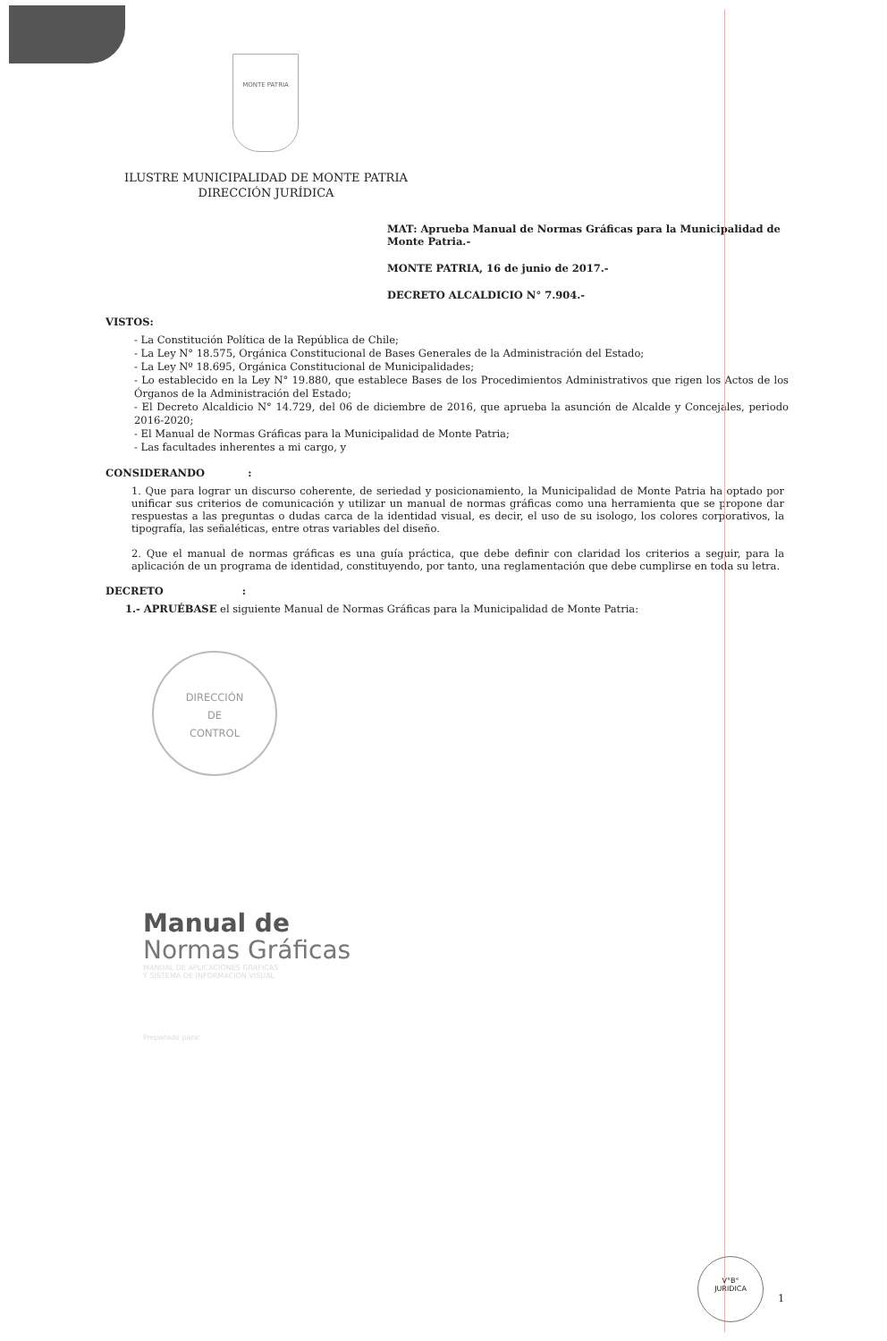MONTE PATRIA
ILUSTRE MUNICIPALIDAD DE MONTE PATRIA
DIRECCIÓN JURÍDICA
MAT: Aprueba Manual de Normas Gráficas para la Municipalidad de Monte Patria.-
MONTE PATRIA, 16 de junio de 2017.-
DECRETO ALCALDICIO N° 7.904.-
VISTOS:
- La Constitución Política de la República de Chile;
- La Ley N° 18.575, Orgánica Constitucional de Bases Generales de la Administración del Estado;
- La Ley Nº 18.695, Orgánica Constitucional de Municipalidades;
- Lo establecido en la Ley N° 19.880, que establece Bases de los Procedimientos Administrativos que rigen los Actos de los Órganos de la Administración del Estado;
- El Decreto Alcaldicio N° 14.729, del 06 de diciembre de 2016, que aprueba la asunción de Alcalde y Concejales, periodo 2016-2020;
- El Manual de Normas Gráficas para la Municipalidad de Monte Patria;
- Las facultades inherentes a mi cargo, y
CONSIDERANDO :
1. Que para lograr un discurso coherente, de seriedad y posicionamiento, la Municipalidad de Monte Patria ha optado por unificar sus criterios de comunicación y utilizar un manual de normas gráficas como una herramienta que se propone dar respuestas a las preguntas o dudas carca de la identidad visual, es decir, el uso de su isologo, los colores corporativos, la tipografía, las señaléticas, entre otras variables del diseño.
2. Que el manual de normas gráficas es una guía práctica, que debe definir con claridad los criterios a seguir, para la aplicación de un programa de identidad, constituyendo, por tanto, una reglamentación que debe cumplirse en toda su letra.
DECRETO :
1.- APRUÉBASE el siguiente Manual de Normas Gráficas para la Municipalidad de Monte Patria:
DIRECCIÓN
DE
CONTROL
Manual de
Normas Gráficas
MANUAL DE APLICACIONES GRAFICAS
Y SISTEMA DE INFORMACION VISUAL
Preparado para:
V°B°
JURIDICA
1